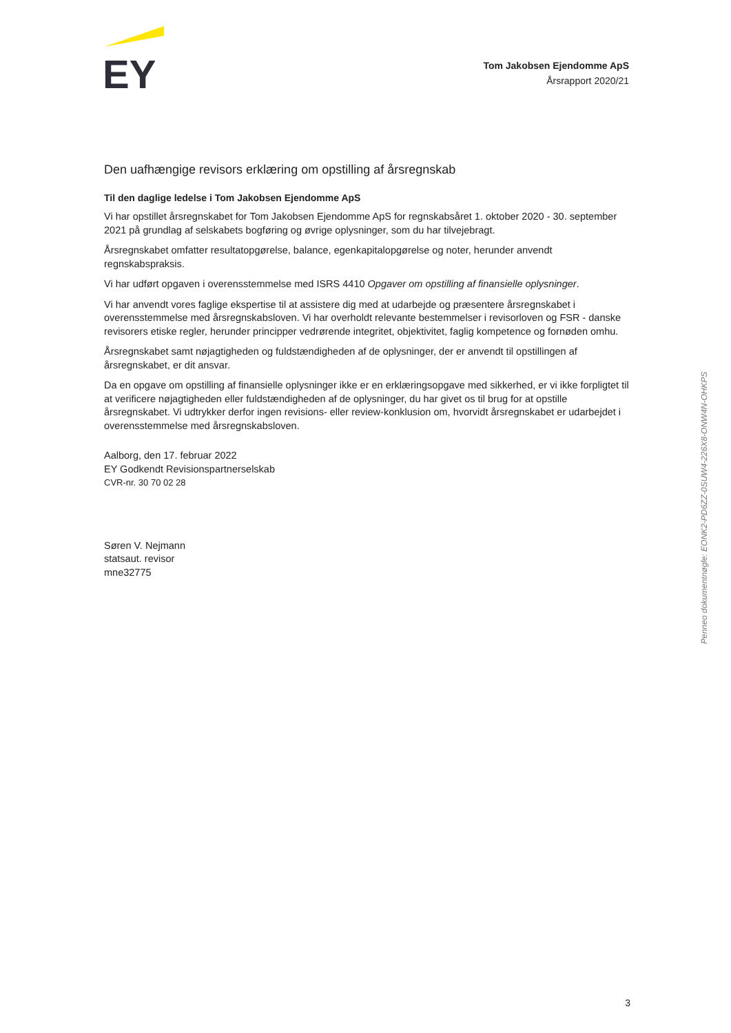EY
Tom Jakobsen Ejendomme ApS
Årsrapport 2020/21
Den uafhængige revisors erklæring om opstilling af årsregnskab
Til den daglige ledelse i Tom Jakobsen Ejendomme ApS
Vi har opstillet årsregnskabet for Tom Jakobsen Ejendomme ApS for regnskabsåret 1. oktober 2020 - 30. september 2021 på grundlag af selskabets bogføring og øvrige oplysninger, som du har tilvejebragt.
Årsregnskabet omfatter resultatopgørelse, balance, egenkapitalopgørelse og noter, herunder anvendt regnskabspraksis.
Vi har udført opgaven i overensstemmelse med ISRS 4410 Opgaver om opstilling af finansielle oplysninger.
Vi har anvendt vores faglige ekspertise til at assistere dig med at udarbejde og præsentere årsregnskabet i overensstemmelse med årsregnskabsloven. Vi har overholdt relevante bestemmelser i revisorloven og FSR - danske revisorers etiske regler, herunder principper vedrørende integritet, objektivitet, faglig kompetence og fornøden omhu.
Årsregnskabet samt nøjagtigheden og fuldstændigheden af de oplysninger, der er anvendt til opstillingen af årsregnskabet, er dit ansvar.
Da en opgave om opstilling af finansielle oplysninger ikke er en erklæringsopgave med sikkerhed, er vi ikke forpligtet til at verificere nøjagtigheden eller fuldstændigheden af de oplysninger, du har givet os til brug for at opstille årsregnskabet. Vi udtrykker derfor ingen revisions- eller review-konklusion om, hvorvidt årsregnskabet er udarbejdet i overensstemmelse med årsregnskabsloven.
Aalborg, den 17. februar 2022
EY Godkendt Revisionspartnerselskab
CVR-nr. 30 70 02 28
Søren V. Nejmann
statsaut. revisor
mne32775
Penneo dokumentnøgle: EONK2-PD6ZZ-0SUW4-226X8-ONW4N-OHKPS
3